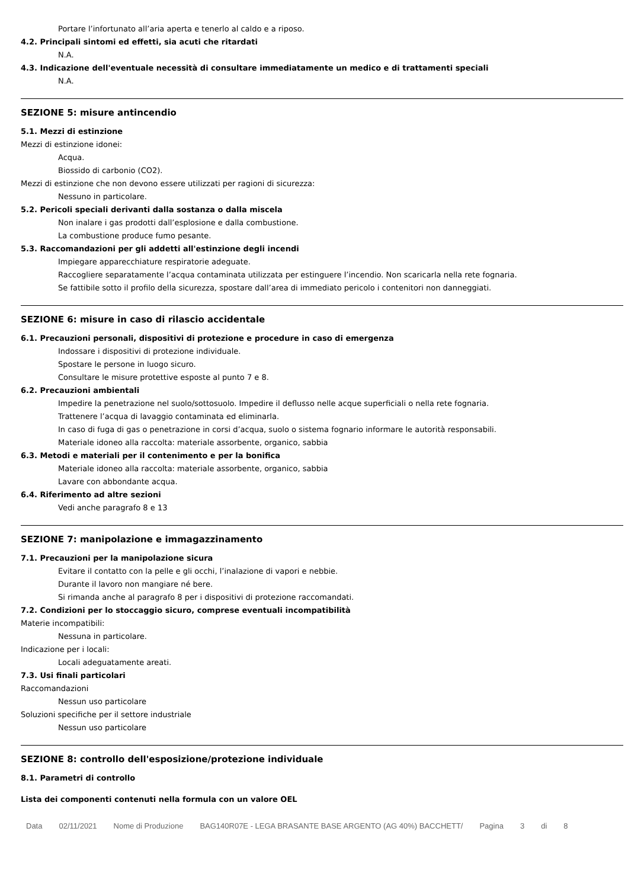Portare l’infortunato all’aria aperta e tenerlo al caldo e a riposo.
4.2. Principali sintomi ed effetti, sia acuti che ritardati
N.A.
4.3. Indicazione dell'eventuale necessità di consultare immediatamente un medico e di trattamenti speciali
N.A.
SEZIONE 5: misure antincendio
5.1. Mezzi di estinzione
Mezzi di estinzione idonei:
Acqua.
Biossido di carbonio (CO2).
Mezzi di estinzione che non devono essere utilizzati per ragioni di sicurezza:
Nessuno in particolare.
5.2. Pericoli speciali derivanti dalla sostanza o dalla miscela
Non inalare i gas prodotti dall’esplosione e dalla combustione.
La combustione produce fumo pesante.
5.3. Raccomandazioni per gli addetti all'estinzione degli incendi
Impiegare apparecchiature respiratorie adeguate.
Raccogliere separatamente l’acqua contaminata utilizzata per estinguere l’incendio. Non scaricarla nella rete fognaria.
Se fattibile sotto il profilo della sicurezza, spostare dall’area di immediato pericolo i contenitori non danneggiati.
SEZIONE 6: misure in caso di rilascio accidentale
6.1. Precauzioni personali, dispositivi di protezione e procedure in caso di emergenza
Indossare i dispositivi di protezione individuale.
Spostare le persone in luogo sicuro.
Consultare le misure protettive esposte al punto 7 e 8.
6.2. Precauzioni ambientali
Impedire la penetrazione nel suolo/sottosuolo. Impedire il deflusso nelle acque superficiali o nella rete fognaria.
Trattenere l’acqua di lavaggio contaminata ed eliminarla.
In caso di fuga di gas o penetrazione in corsi d’acqua, suolo o sistema fognario informare le autorità responsabili.
Materiale idoneo alla raccolta: materiale assorbente, organico, sabbia
6.3. Metodi e materiali per il contenimento e per la bonifica
Materiale idoneo alla raccolta: materiale assorbente, organico, sabbia
Lavare con abbondante acqua.
6.4. Riferimento ad altre sezioni
Vedi anche paragrafo 8 e 13
SEZIONE 7: manipolazione e immagazzinamento
7.1. Precauzioni per la manipolazione sicura
Evitare il contatto con la pelle e gli occhi, l’inalazione di vapori e nebbie.
Durante il lavoro non mangiare né bere.
Si rimanda anche al paragrafo 8 per i dispositivi di protezione raccomandati.
7.2. Condizioni per lo stoccaggio sicuro, comprese eventuali incompatibilità
Materie incompatibili:
Nessuna in particolare.
Indicazione per i locali:
Locali adeguatamente areati.
7.3. Usi finali particolari
Raccomandazioni
Nessun uso particolare
Soluzioni specifiche per il settore industriale
Nessun uso particolare
SEZIONE 8: controllo dell'esposizione/protezione individuale
8.1. Parametri di controllo
Lista dei componenti contenuti nella formula con un valore OEL
Data 02/11/2021 Nome di Produzione BAG140R07E - LEGA BRASANTE BASE ARGENTO (AG 40%) BACCHETT/ Pagina 3 di 8